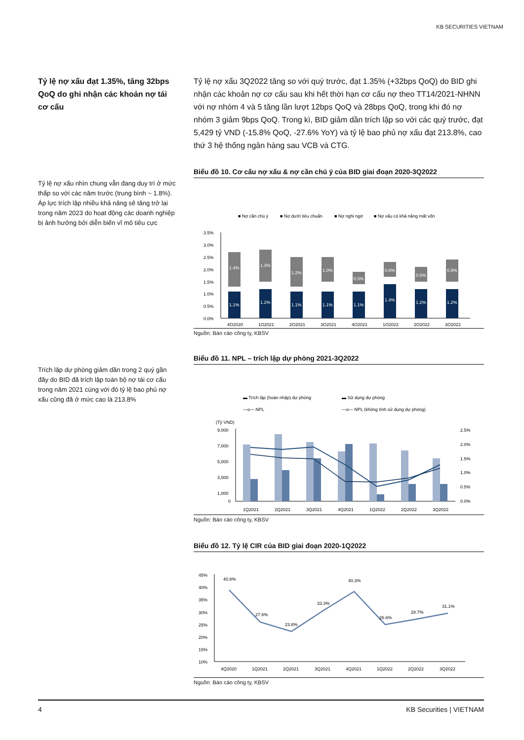KB SECURITIES VIETNAM
Tỷ lệ nợ xấu đạt 1.35%, tăng 32bps QoQ do ghi nhận các khoản nợ tái cơ cấu
Tỷ lệ nợ xấu 3Q2022 tăng so với quý trước, đạt 1.35% (+32bps QoQ) do BID ghi nhận các khoản nợ cơ cấu sau khi hết thời hạn cơ cấu nợ theo TT14/2021-NHNN với nợ nhóm 4 và 5 tăng lần lượt 12bps QoQ và 28bps QoQ, trong khi đó nợ nhóm 3 giảm 9bps QoQ. Trong kì, BID giảm dần trích lập so với các quý trước, đạt 5,429 tỷ VND (-15.8% QoQ, -27.6% YoY) và tỷ lệ bao phủ nợ xấu đạt 213.8%, cao thứ 3 hệ thống ngân hàng sau VCB và CTG.
Tỷ lệ nợ xấu nhìn chung vẫn đang duy trì ở mức thấp so với các năm trước (trung bình ~ 1.8%). Áp lực trích lập nhiều khả năng sẽ tăng trở lại trong năm 2023 do hoạt động các doanh nghiệp bị ảnh hưởng bởi diễn biến vĩ mô tiêu cực
Biểu đồ 10. Cơ cấu nợ xấu & nợ cần chú ý của BID giai đoạn 2020-3Q2022
■ Nợ cần chú ý
■ Nợ dưới tiêu chuẩn
■ Nợ nghi ngờ
■ Nợ xấu có khả năng mất vốn
3.5%
3.0%
2.5%
2.0%
1.5%
1.0%
0.5%
0.0%
1.1%
1.2%
1.1%
1.1%
1.1%
1.4%
1.2%
1.2%
1.4%
1.3%
1.2%
1.0%
0.5%
0.6%
0.6%
0.9%
4Q2020
1Q2021
2Q2021
3Q2021
4Q2021
1Q2022
2Q2022
3Q2022
Nguồn: Báo cáo công ty, KBSV
Trích lập dự phòng giảm dần trong 2 quý gần đây do BID đã trích lập toàn bộ nợ tái cơ cấu trong năm 2021 cùng với đó tỷ lệ bao phủ nợ xấu cũng đã ở mức cao là 213.8%
Biểu đồ 11. NPL – trích lập dự phòng 2021-3Q2022
▬ Trích lập (hoàn nhập) dự phòng
▬ Sử dụng dự phòng
—o— NPL
—o— NPL (không tính sử dụng dự phòng)
(Tỷ VND)
9,000
7,000
5,000
3,000
1,000
0
2.5%
2.0%
1.5%
1.0%
0.5%
0.0%
1Q2021
2Q2021
3Q2021
4Q2021
1Q2022
2Q2022
3Q2022
Nguồn: Báo cáo công ty, KBSV
Biểu đồ 12. Tỷ lệ CIR của BID giai đoạn 2020-1Q2022
45%
40%
35%
30%
25%
20%
15%
10%
40.8%
27.6%
23.8%
33.3%
40.3%
26.6%
28.7%
31.1%
4Q2020
1Q2021
2Q2021
3Q2021
4Q2021
1Q2022
2Q2022
3Q2022
Nguồn: Báo cáo công ty, KBSV
4 KB Securities | VIETNAM